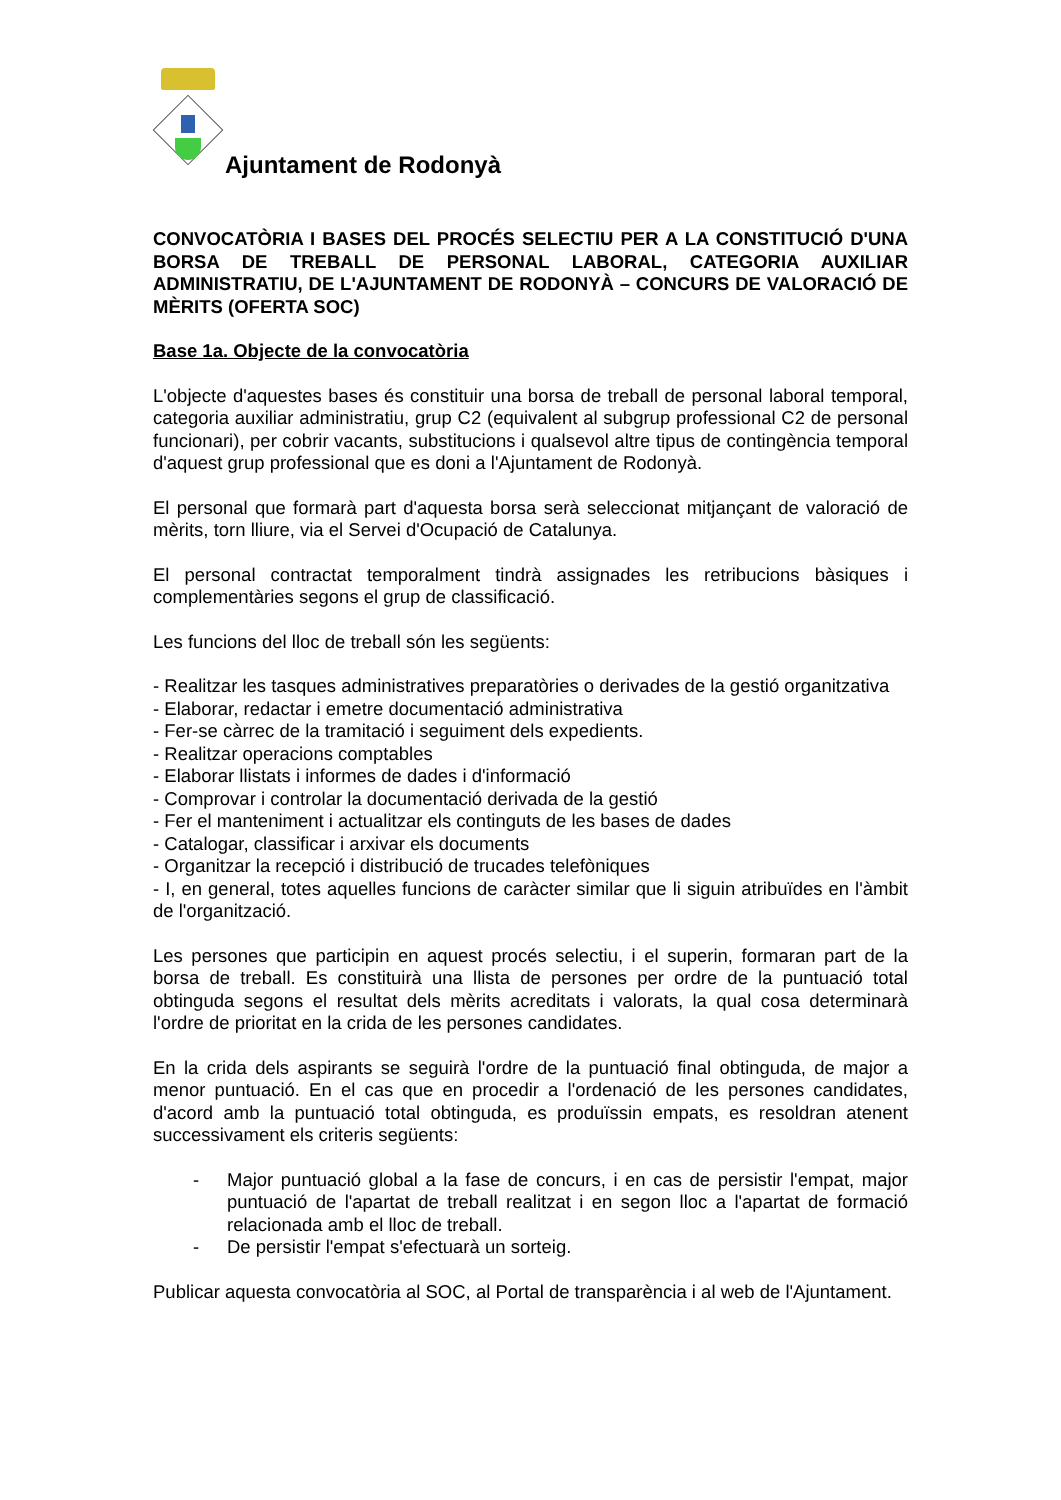Ajuntament de Rodonyà
CONVOCATÒRIA I BASES DEL PROCÉS SELECTIU PER A LA CONSTITUCIÓ D'UNA BORSA DE TREBALL DE PERSONAL LABORAL, CATEGORIA AUXILIAR ADMINISTRATIU, DE L'AJUNTAMENT DE RODONYÀ – CONCURS DE VALORACIÓ DE MÈRITS (OFERTA SOC)
Base 1a. Objecte de la convocatòria
L'objecte d'aquestes bases és constituir una borsa de treball de personal laboral temporal, categoria auxiliar administratiu, grup C2 (equivalent al subgrup professional C2 de personal funcionari), per cobrir vacants, substitucions i qualsevol altre tipus de contingència temporal d'aquest grup professional que es doni a l'Ajuntament de Rodonyà.
El personal que formarà part d'aquesta borsa serà seleccionat mitjançant de valoració de mèrits, torn lliure, via el Servei d'Ocupació de Catalunya.
El personal contractat temporalment tindrà assignades les retribucions bàsiques i complementàries segons el grup de classificació.
Les funcions del lloc de treball són les següents:
- Realitzar les tasques administratives preparatòries o derivades de la gestió organitzativa
- Elaborar, redactar i emetre documentació administrativa
- Fer-se càrrec de la tramitació i seguiment dels expedients.
- Realitzar operacions comptables
- Elaborar llistats i informes de dades i d'informació
- Comprovar i controlar la documentació derivada de la gestió
- Fer el manteniment i actualitzar els continguts de les bases de dades
- Catalogar, classificar i arxivar els documents
- Organitzar la recepció i distribució de trucades telefòniques
- I, en general, totes aquelles funcions de caràcter similar que li siguin atribuïdes en l'àmbit de l'organització.
Les persones que participin en aquest procés selectiu, i el superin, formaran part de la borsa de treball. Es constituirà una llista de persones per ordre de la puntuació total obtinguda segons el resultat dels mèrits acreditats i valorats, la qual cosa determinarà l'ordre de prioritat en la crida de les persones candidates.
En la crida dels aspirants se seguirà l'ordre de la puntuació final obtinguda, de major a menor puntuació. En el cas que en procedir a l'ordenació de les persones candidates, d'acord amb la puntuació total obtinguda, es produïssin empats, es resoldran atenent successivament els criteris següents:
- Major puntuació global a la fase de concurs, i en cas de persistir l'empat, major puntuació de l'apartat de treball realitzat i en segon lloc a l'apartat de formació relacionada amb el lloc de treball.
- De persistir l'empat s'efectuarà un sorteig.
Publicar aquesta convocatòria al SOC, al Portal de transparència i al web de l'Ajuntament.